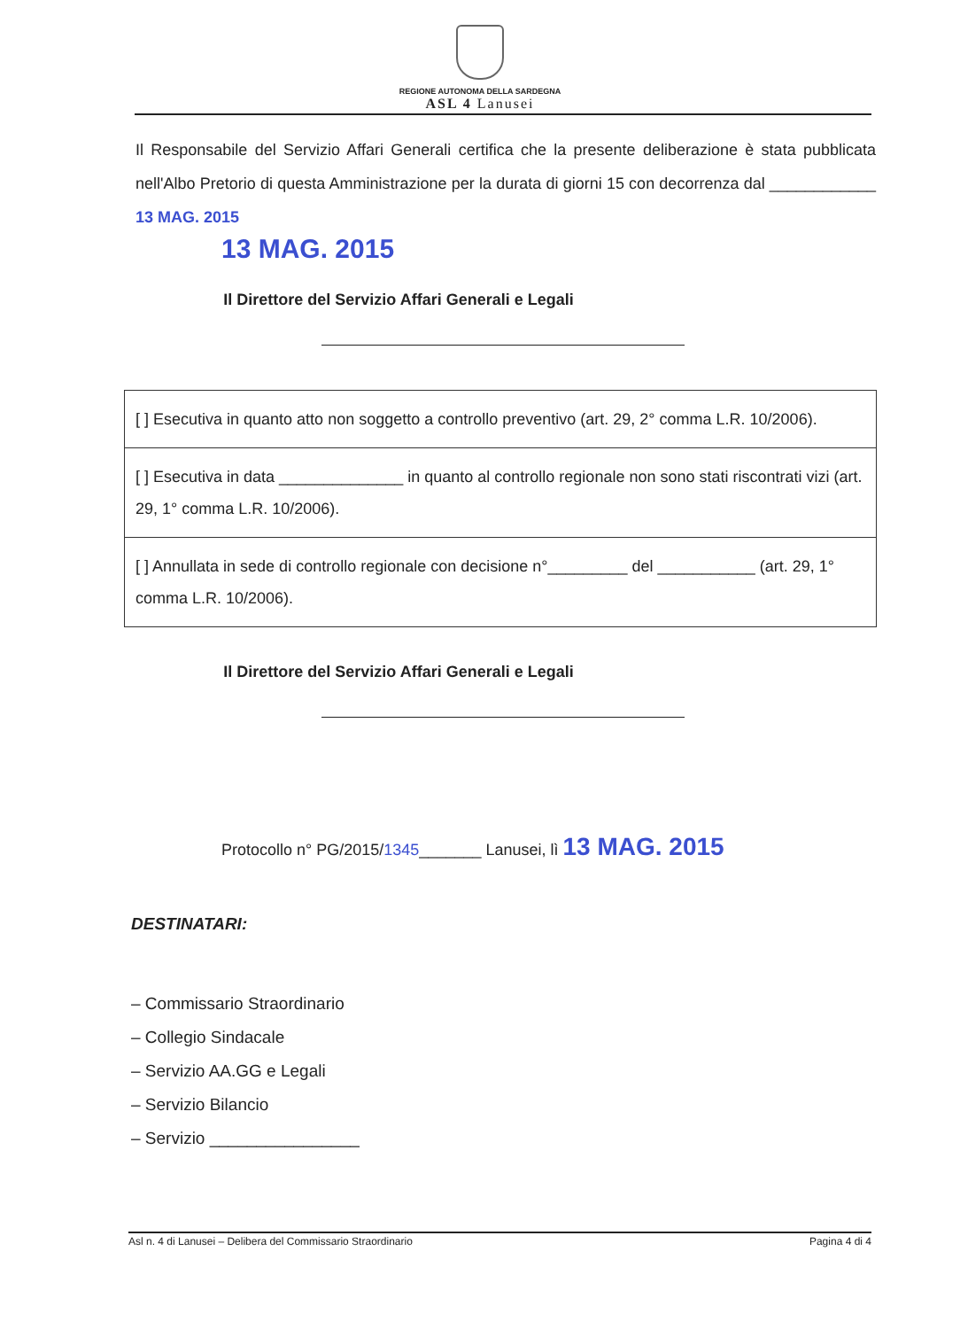REGIONE AUTONOMA DELLA SARDEGNA
ASL 4 Lanusei
Il Responsabile del Servizio Affari Generali certifica che la presente deliberazione è stata pubblicata nell'Albo Pretorio di questa Amministrazione per la durata di giorni 15 con decorrenza dal ____________ 13 MAG. 2015
13 MAG. 2015
Il Direttore del Servizio Affari Generali e Legali
| [ ] Esecutiva in quanto atto non soggetto a controllo preventivo (art. 29, 2° comma L.R. 10/2006). |
| [ ] Esecutiva in data ______________ in quanto al controllo regionale non sono stati riscontrati vizi (art. 29, 1° comma L.R. 10/2006). |
| [ ] Annullata in sede di controllo regionale con decisione n°_________ del ___________ (art. 29, 1° comma L.R. 10/2006). |
Il Direttore del Servizio Affari Generali e Legali
Protocollo n° PG/2015/1345_______ Lanusei, lì 13 MAG. 2015
DESTINATARI:
– Commissario Straordinario
– Collegio Sindacale
– Servizio AA.GG e Legali
– Servizio Bilancio
– Servizio ________________
Asl n. 4 di Lanusei – Delibera del Commissario Straordinario Pagina 4 di 4